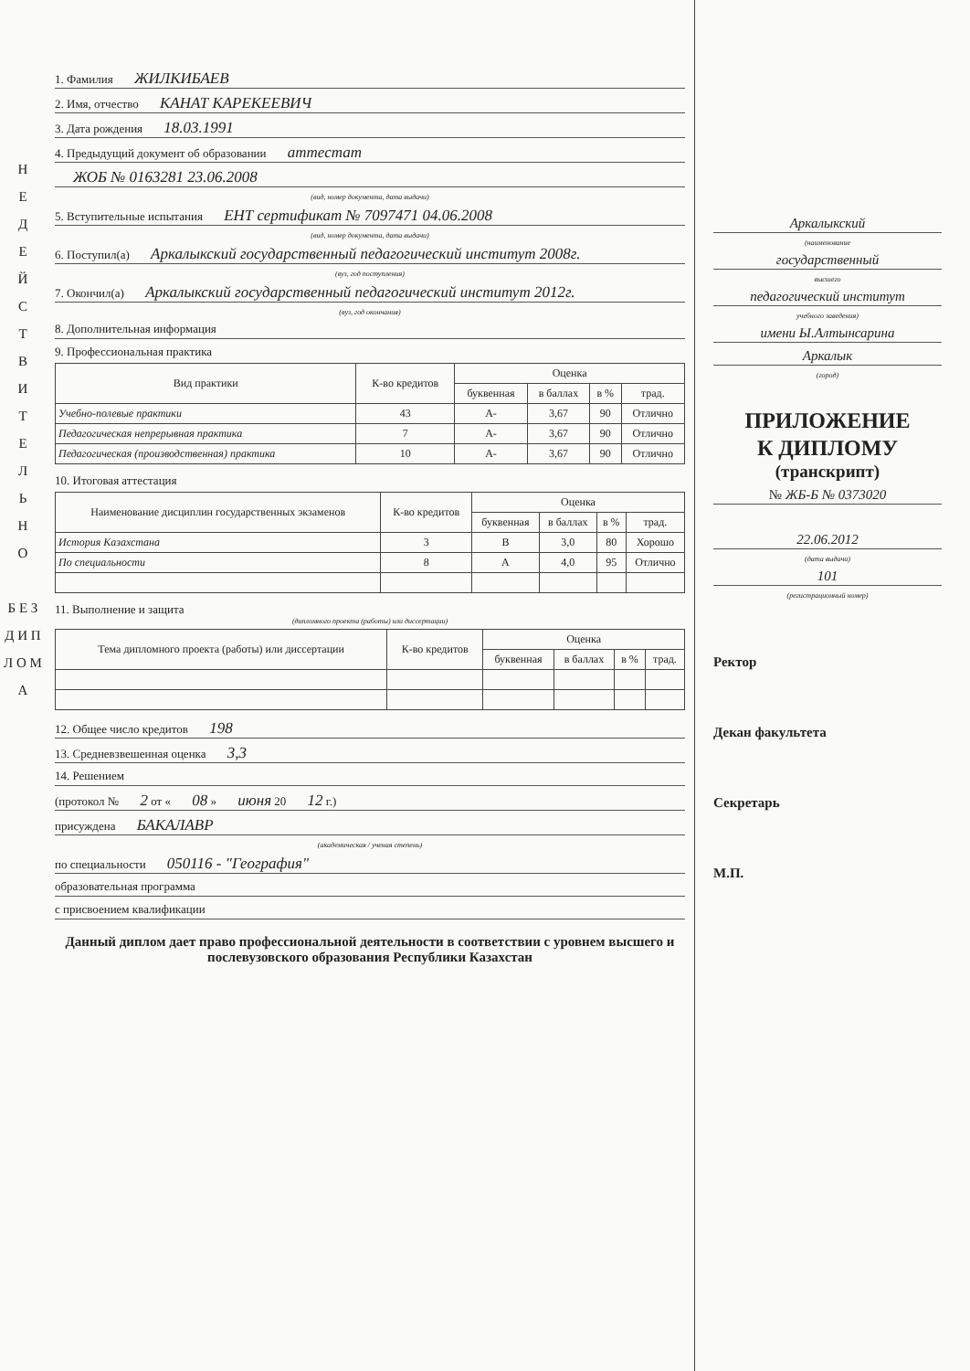Н
Е
Д
Е
Й
С
Т
В
И
Т
Е
Л
Ь
Н
О
Б Е З
Д И П Л О М А
1. Фамилия ЖИЛКИБАЕВ
2. Имя, отчество КАНАТ КАРЕКЕЕВИЧ
3. Дата рождения 18.03.1991
4. Предыдущий документ об образовании аттестат
ЖОБ № 0163281 23.06.2008
(вид, номер документа, дата выдачи)
5. Вступительные испытания ЕНТ сертификат № 7097471 04.06.2008
(вид, номер документа, дата выдачи)
6. Поступил(а) Аркалыкский государственный педагогический институт 2008г.
(вуз, год поступления)
7. Окончил(а) Аркалыкский государственный педагогический институт 2012г.
(вуз, год окончания)
8. Дополнительная информация
9. Профессиональная практика
| Вид практики | К-во кредитов | Оценка | | | |
| --- | --- | --- | --- | --- | --- |
| | | буквенная | в баллах | в % | трад. |
| Учебно-полевые практики | 43 | A- | 3,67 | 90 | Отлично |
| Педагогическая непрерывная практика | 7 | A- | 3,67 | 90 | Отлично |
| Педагогическая (производственная) практика | 10 | A- | 3,67 | 90 | Отлично |
10. Итоговая аттестация
| Наименование дисциплин государственных экзаменов | К-во кредитов | Оценка | | | |
| --- | --- | --- | --- | --- | --- |
| | | буквенная | в баллах | в % | трад. |
| История Казахстана | 3 | B | 3,0 | 80 | Хорошо |
| По специальности | 8 | A | 4,0 | 95 | Отлично |
11. Выполнение и защита
(дипломного проекта (работы) или диссертации)
| Тема дипломного проекта (работы) или диссертации | К-во кредитов | Оценка | | | |
| --- | --- | --- | --- | --- | --- |
| | | буквенная | в баллах | в % | трад. |
12. Общее число кредитов 198
13. Средневзвешенная оценка 3,3
14. Решением
(протокол № 2 от « 08 » июня 20 12 г.)
присуждена БАКАЛАВР
(академическая / ученая степень)
по специальности 050116 - "География"
образовательная программа
с присвоением квалификации
Данный диплом дает право профессиональной деятельности в соответствии с уровнем высшего и послевузовского образования Республики Казахстан
Аркалыкский
(наименование
государственный
высшего
педагогический институт
учебного заведения)
имени Ы.Алтынсарина
Аркалык
(город)
ПРИЛОЖЕНИЕ
К ДИПЛОМУ
(транскрипт)
№ ЖБ-Б № 0373020
22.06.2012
(дата выдачи)
101
(регистрационный номер)
Ректор
Декан факультета
Секретарь
М.П.